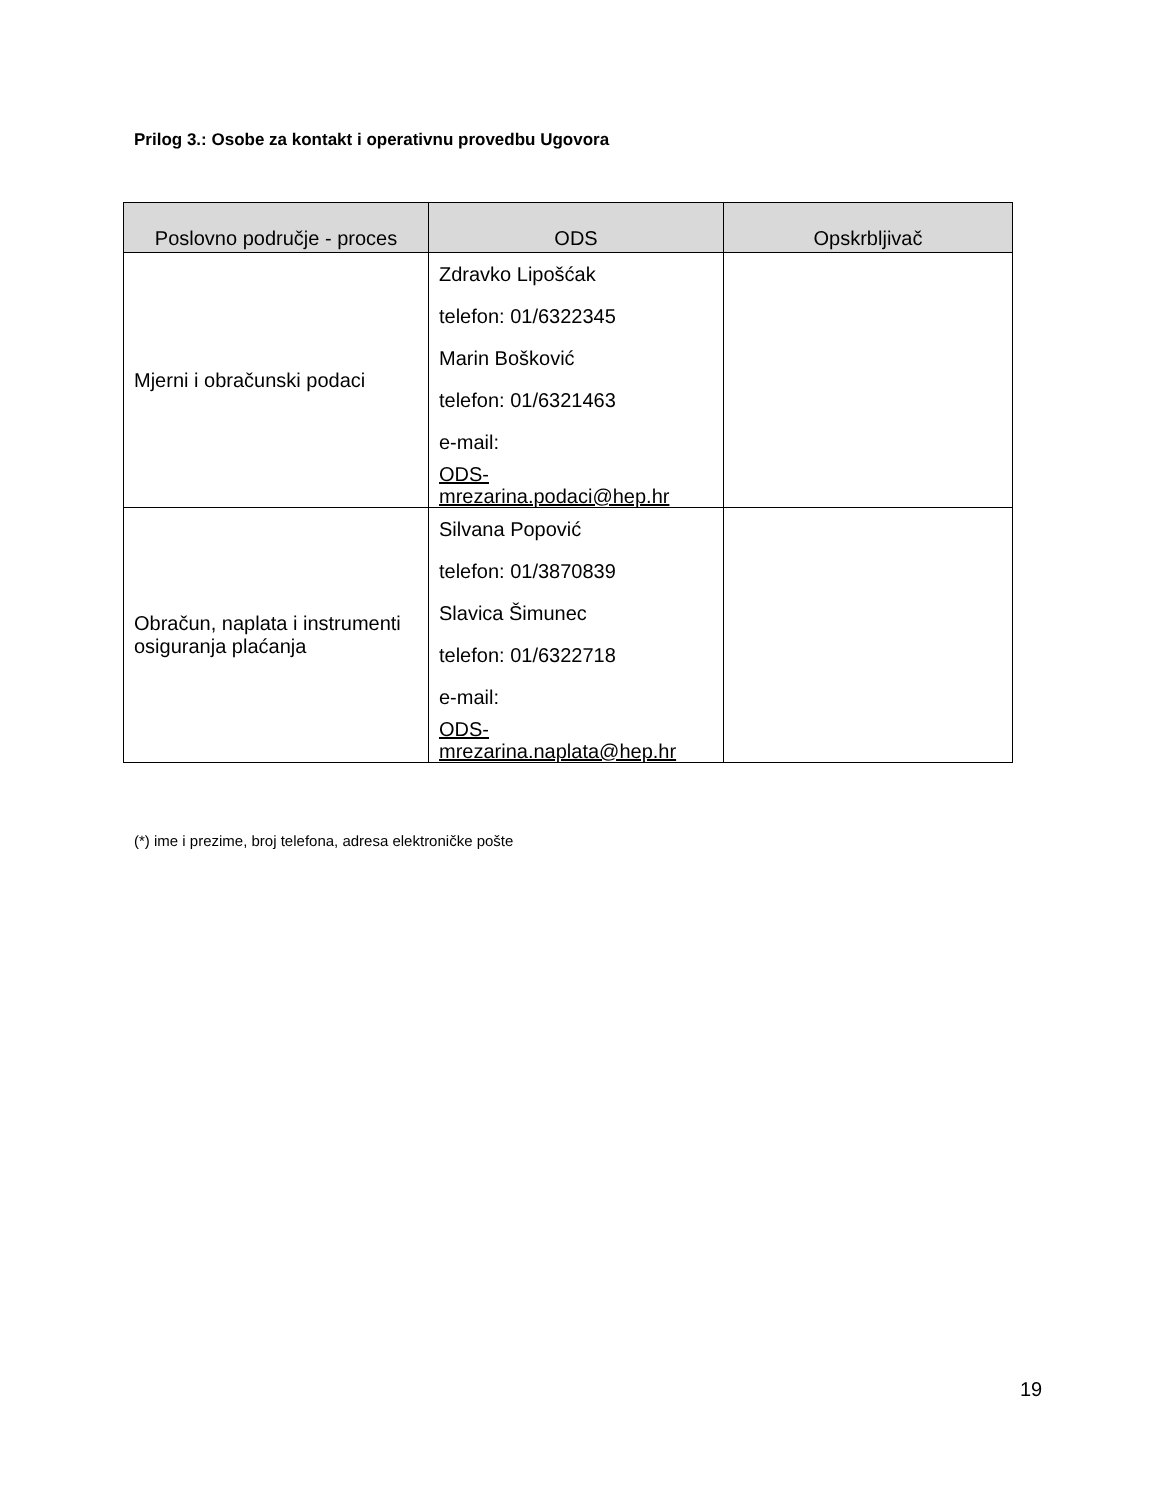Prilog 3.: Osobe za kontakt i operativnu provedbu Ugovora
| Poslovno područje - proces | ODS | Opskrbljivač |
| --- | --- | --- |
| Mjerni i obračunski podaci | Zdravko Lipošćak telefon: 01/6322345 Marin Bošković telefon: 01/6321463 e-mail: ODS-mrezarina.podaci@hep.hr | |
| Obračun, naplata i instrumenti osiguranja plaćanja | Silvana Popović telefon: 01/3870839 Slavica Šimunec telefon: 01/6322718 e-mail: ODS-mrezarina.naplata@hep.hr | |
(*) ime i prezime, broj telefona, adresa elektroničke pošte
19